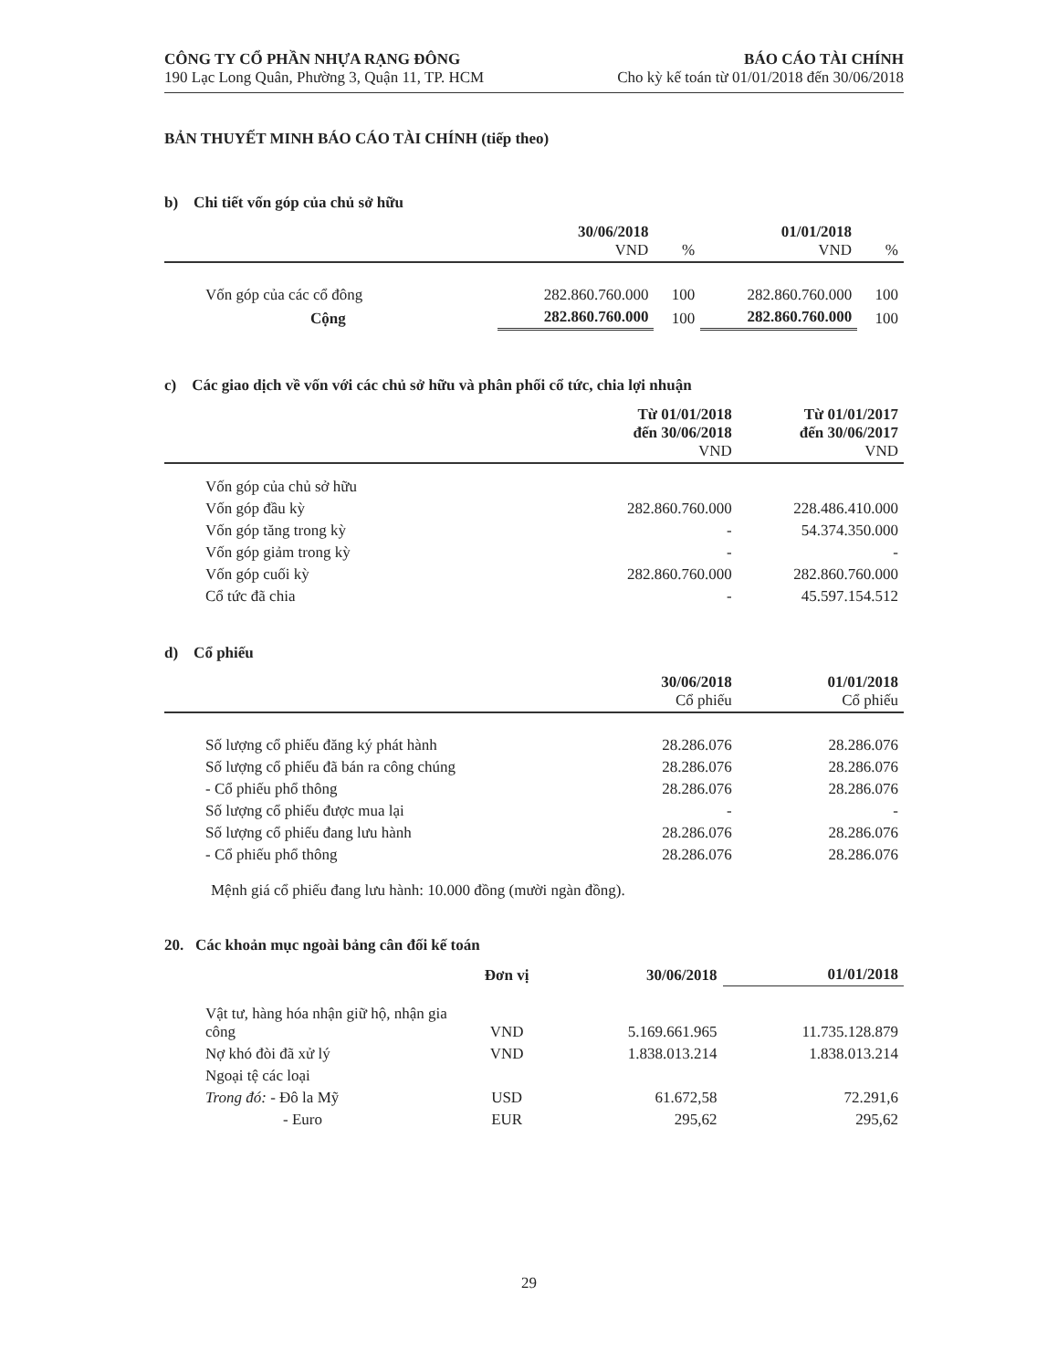CÔNG TY CỔ PHẦN NHỰA RẠNG ĐÔNG
190 Lạc Long Quân, Phường 3, Quận 11, TP. HCM
BÁO CÁO TÀI CHÍNH
Cho kỳ kế toán từ 01/01/2018 đến 30/06/2018
BẢN THUYẾT MINH BÁO CÁO TÀI CHÍNH (tiếp theo)
b) Chi tiết vốn góp của chủ sở hữu
| | 30/06/2018 VND | % | 01/01/2018 VND | % |
| --- | --- | --- | --- | --- |
| Vốn góp của các cổ đông | 282.860.760.000 | 100 | 282.860.760.000 | 100 |
| Cộng | 282.860.760.000 | 100 | 282.860.760.000 | 100 |
c) Các giao dịch về vốn với các chủ sở hữu và phân phối cổ tức, chia lợi nhuận
| | Từ 01/01/2018 đến 30/06/2018 VND | Từ 01/01/2017 đến 30/06/2017 VND |
| --- | --- | --- |
| Vốn góp của chủ sở hữu | | |
| Vốn góp đầu kỳ | 282.860.760.000 | 228.486.410.000 |
| Vốn góp tăng trong kỳ | - | 54.374.350.000 |
| Vốn góp giảm trong kỳ | - | - |
| Vốn góp cuối kỳ | 282.860.760.000 | 282.860.760.000 |
| Cổ tức đã chia | - | 45.597.154.512 |
d) Cổ phiếu
| | 30/06/2018 Cổ phiếu | 01/01/2018 Cổ phiếu |
| --- | --- | --- |
| Số lượng cổ phiếu đăng ký phát hành | 28.286.076 | 28.286.076 |
| Số lượng cổ phiếu đã bán ra công chúng | 28.286.076 | 28.286.076 |
| - Cổ phiếu phổ thông | 28.286.076 | 28.286.076 |
| Số lượng cổ phiếu được mua lại | - | - |
| Số lượng cổ phiếu đang lưu hành | 28.286.076 | 28.286.076 |
| - Cổ phiếu phổ thông | 28.286.076 | 28.286.076 |
Mệnh giá cổ phiếu đang lưu hành: 10.000 đồng (mười ngàn đồng).
20. Các khoản mục ngoài bảng cân đối kế toán
| | Đơn vị | 30/06/2018 | 01/01/2018 |
| --- | --- | --- | --- |
| Vật tư, hàng hóa nhận giữ hộ, nhận gia công | VND | 5.169.661.965 | 11.735.128.879 |
| Nợ khó đòi đã xử lý | VND | 1.838.013.214 | 1.838.013.214 |
| Ngoại tệ các loại | | | |
| Trong đó: - Đô la Mỹ | USD | 61.672,58 | 72.291,6 |
| - Euro | EUR | 295,62 | 295,62 |
29